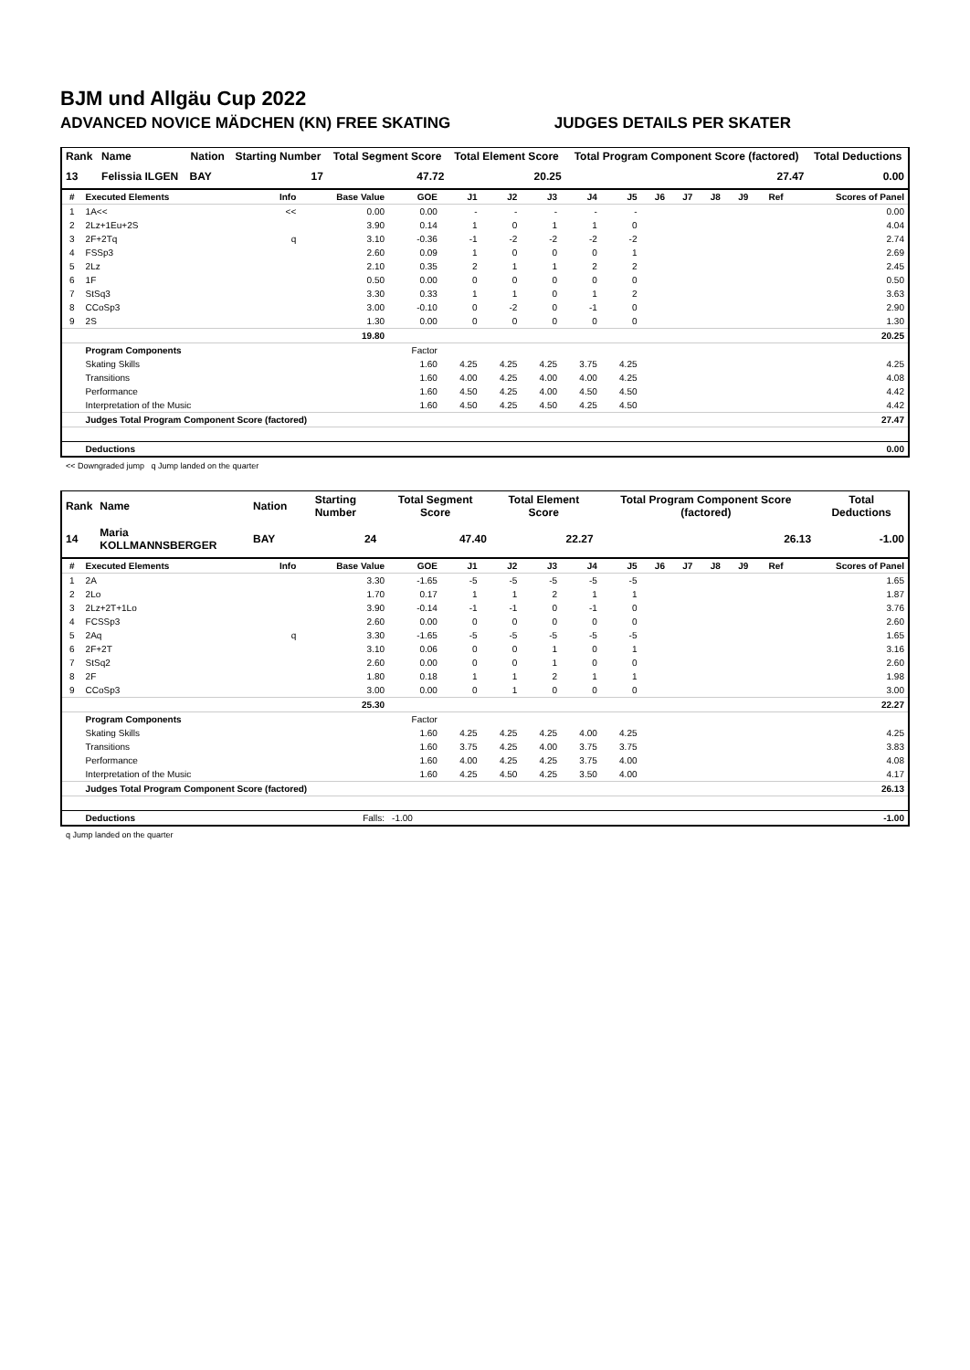BJM und Allgäu Cup 2022
ADVANCED NOVICE MÄDCHEN (KN) FREE SKATING JUDGES DETAILS PER SKATER
| Rank | Name | Nation | Starting Number | Total Segment Score | Total Element Score | Total Program Component Score (factored) | Total Deductions |
| --- | --- | --- | --- | --- | --- | --- | --- |
| 13 | Felissia ILGEN | BAY | 17 | 47.72 | 20.25 | 27.47 | 0.00 |
| # | Executed Elements | Info | Base Value | GOE | J1 | J2 | J3 | J4 | J5 | J6 | J7 | J8 | J9 | Ref | Scores of Panel |
| --- | --- | --- | --- | --- | --- | --- | --- | --- | --- | --- | --- | --- | --- | --- | --- |
| 1 | 1A<< | << | 0.00 | 0.00 | - | - | - | - | - | | | | | | 0.00 |
| 2 | 2Lz+1Eu+2S | | 3.90 | 0.14 | 1 | 0 | 1 | 1 | 0 | | | | | | 4.04 |
| 3 | 2F+2Tq | q | 3.10 | -0.36 | -1 | -2 | -2 | -2 | -2 | | | | | | 2.74 |
| 4 | FSSp3 | | 2.60 | 0.09 | 1 | 0 | 0 | 0 | 1 | | | | | | 2.69 |
| 5 | 2Lz | | 2.10 | 0.35 | 2 | 1 | 1 | 2 | 2 | | | | | | 2.45 |
| 6 | 1F | | 0.50 | 0.00 | 0 | 0 | 0 | 0 | 0 | | | | | | 0.50 |
| 7 | StSq3 | | 3.30 | 0.33 | 1 | 1 | 0 | 1 | 2 | | | | | | 3.63 |
| 8 | CCoSp3 | | 3.00 | -0.10 | 0 | -2 | 0 | -1 | 0 | | | | | | 2.90 |
| 9 | 2S | | 1.30 | 0.00 | 0 | 0 | 0 | 0 | 0 | | | | | | 1.30 |
| | | | 19.80 | | | | | | | | | | | | 20.25 |
| | Program Components | | | Factor | | | | | | | | | | | |
| | Skating Skills | | | 1.60 | 4.25 | 4.25 | 4.25 | 3.75 | 4.25 | | | | | | 4.25 |
| | Transitions | | | 1.60 | 4.00 | 4.25 | 4.00 | 4.00 | 4.25 | | | | | | 4.08 |
| | Performance | | | 1.60 | 4.50 | 4.25 | 4.00 | 4.50 | 4.50 | | | | | | 4.42 |
| | Interpretation of the Music | | | 1.60 | 4.50 | 4.25 | 4.50 | 4.25 | 4.50 | | | | | | 4.42 |
| | Judges Total Program Component Score (factored) | | | | | | | | | | | | | | 27.47 |
| | Deductions | | | | | | | | | | | | | | 0.00 |
<< Downgraded jump q Jump landed on the quarter
| Rank | Name | Nation | Starting Number | Total Segment Score | Total Element Score | Total Program Component Score (factored) | Total Deductions |
| --- | --- | --- | --- | --- | --- | --- | --- |
| 14 | Maria KOLLMANNSBERGER | BAY | 24 | 47.40 | 22.27 | 26.13 | -1.00 |
| # | Executed Elements | Info | Base Value | GOE | J1 | J2 | J3 | J4 | J5 | J6 | J7 | J8 | J9 | Ref | Scores of Panel |
| --- | --- | --- | --- | --- | --- | --- | --- | --- | --- | --- | --- | --- | --- | --- | --- |
| 1 | 2A | | 3.30 | -1.65 | -5 | -5 | -5 | -5 | -5 | | | | | | 1.65 |
| 2 | 2Lo | | 1.70 | 0.17 | 1 | 1 | 2 | 1 | 1 | | | | | | 1.87 |
| 3 | 2Lz+2T+1Lo | | 3.90 | -0.14 | -1 | -1 | 0 | -1 | 0 | | | | | | 3.76 |
| 4 | FCSSp3 | | 2.60 | 0.00 | 0 | 0 | 0 | 0 | 0 | | | | | | 2.60 |
| 5 | 2Aq | q | 3.30 | -1.65 | -5 | -5 | -5 | -5 | -5 | | | | | | 1.65 |
| 6 | 2F+2T | | 3.10 | 0.06 | 0 | 0 | 1 | 0 | 1 | | | | | | 3.16 |
| 7 | StSq2 | | 2.60 | 0.00 | 0 | 0 | 1 | 0 | 0 | | | | | | 2.60 |
| 8 | 2F | | 1.80 | 0.18 | 1 | 1 | 2 | 1 | 1 | | | | | | 1.98 |
| 9 | CCoSp3 | | 3.00 | 0.00 | 0 | 1 | 0 | 0 | 0 | | | | | | 3.00 |
| | | | 25.30 | | | | | | | | | | | | 22.27 |
| | Program Components | | | Factor | | | | | | | | | | | |
| | Skating Skills | | | 1.60 | 4.25 | 4.25 | 4.25 | 4.00 | 4.25 | | | | | | 4.25 |
| | Transitions | | | 1.60 | 3.75 | 4.25 | 4.00 | 3.75 | 3.75 | | | | | | 3.83 |
| | Performance | | | 1.60 | 4.00 | 4.25 | 4.25 | 3.75 | 4.00 | | | | | | 4.08 |
| | Interpretation of the Music | | | 1.60 | 4.25 | 4.50 | 4.25 | 3.50 | 4.00 | | | | | | 4.17 |
| | Judges Total Program Component Score (factored) | | | | | | | | | | | | | | 26.13 |
| | Deductions | | Falls: | -1.00 | | | | | | | | | | | -1.00 |
q Jump landed on the quarter